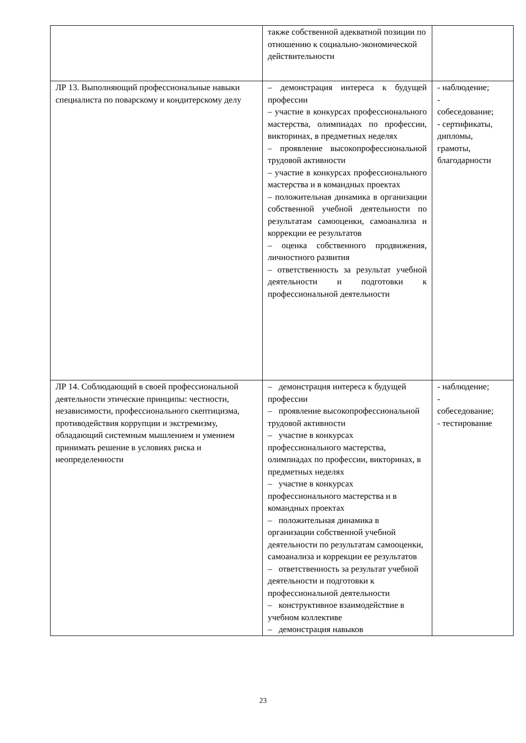| | также собственной адекватной позиции по отношению к социально-экономической действительности | |
| ЛР 13. Выполняющий профессиональные навыки специалиста по поварскому и кондитерскому делу | – демонстрация интереса к будущей профессии – участие в конкурсах профессионального мастерства, олимпиадах по профессии, викторинах, в предметных неделях – проявление высокопрофессиональной трудовой активности – участие в конкурсах профессионального мастерства и в командных проектах – положительная динамика в организации собственной учебной деятельности по результатам самооценки, самоанализа и коррекции ее результатов – оценка собственного продвижения, личностного развития – ответственность за результат учебной деятельности и подготовки к профессиональной деятельности | - наблюдение; - собеседование; - сертификаты, дипломы, грамоты, благодарности |
| ЛР 14. Соблюдающий в своей профессиональной деятельности этические принципы: честности, независимости, профессионального скептицизма, противодействия коррупции и экстремизму, обладающий системным мышлением и умением принимать решение в условиях риска и неопределенности | – демонстрация интереса к будущей профессии – проявление высокопрофессиональной трудовой активности – участие в конкурсах профессионального мастерства, олимпиадах по профессии, викторинах, в предметных неделях – участие в конкурсах профессионального мастерства и в командных проектах – положительная динамика в организации собственной учебной деятельности по результатам самооценки, самоанализа и коррекции ее результатов – ответственность за результат учебной деятельности и подготовки к профессиональной деятельности – конструктивное взаимодействие в учебном коллективе – демонстрация навыков | - наблюдение; - собеседование; - тестирование |
23